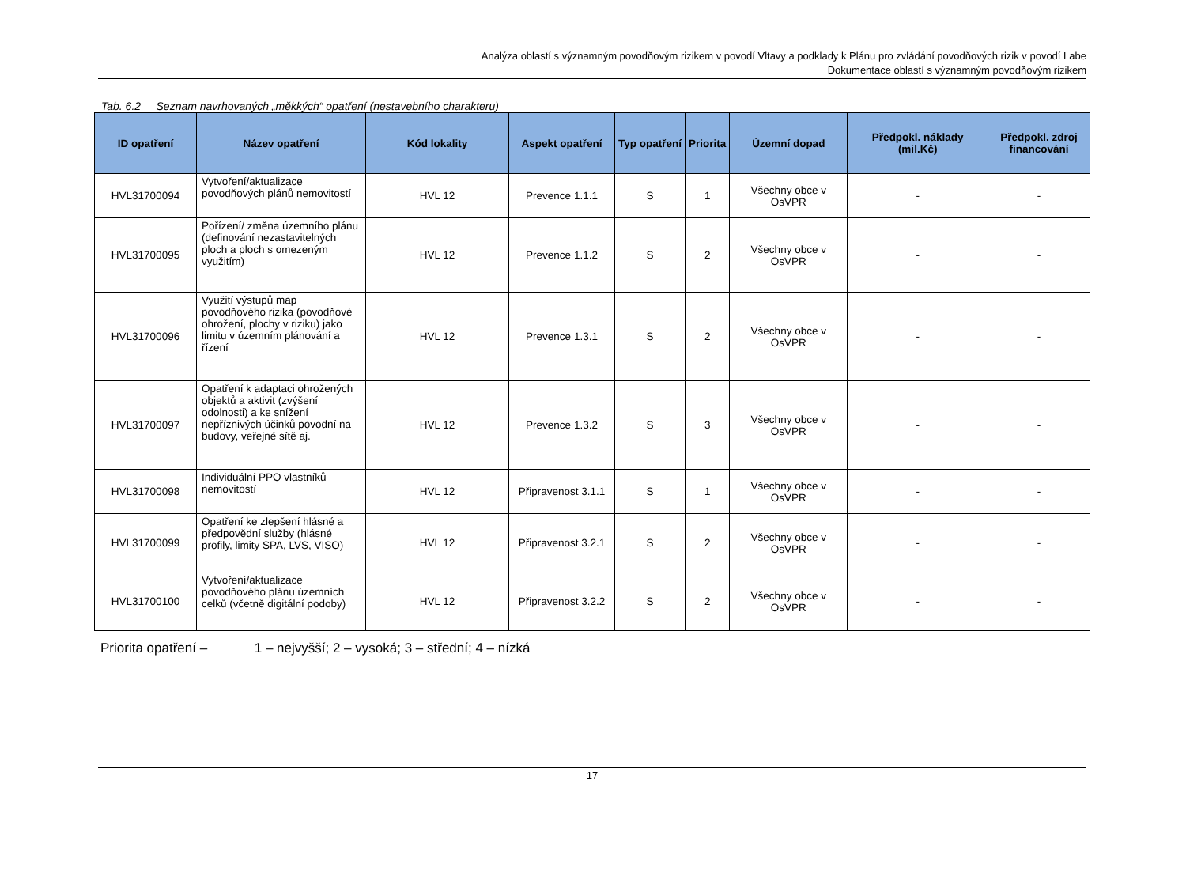Analýza oblastí s významným povodňovým rizikem v povodí Vltavy a podklady k Plánu pro zvládání povodňových rizik v povodí Labe
Dokumentace oblastí s významným povodňovým rizikem
Tab. 6.2 Seznam navrhovaných „měkkých“ opatření (nestavebního charakteru)
| ID opatření | Název opatření | Kód lokality | Aspekt opatření | Typ opatření | Priorita | Územní dopad | Předpokl. náklady (mil.Kč) | Předpokl. zdroj financování |
| --- | --- | --- | --- | --- | --- | --- | --- | --- |
| HVL31700094 | Vytvoření/aktualizace povodňových plánů nemovitostí | HVL 12 | Prevence 1.1.1 | S | 1 | Všechny obce v OsVPR | - | - |
| HVL31700095 | Pořízení/ změna územního plánu (definování nezastavitelných ploch a ploch s omezeným využitím) | HVL 12 | Prevence 1.1.2 | S | 2 | Všechny obce v OsVPR | - | - |
| HVL31700096 | Využití výstupů map povodňového rizika (povodňové ohrožení, plochy v riziku) jako limitu v územním plánování a řízení | HVL 12 | Prevence 1.3.1 | S | 2 | Všechny obce v OsVPR | - | - |
| HVL31700097 | Opatření k adaptaci ohrožených objektů a aktivit (zvýšení odolnosti) a ke snížení nepříznivých účinků povodní na budovy, veřejné sítě aj. | HVL 12 | Prevence 1.3.2 | S | 3 | Všechny obce v OsVPR | - | - |
| HVL31700098 | Individuální PPO vlastníků nemovitostí | HVL 12 | Připravenost 3.1.1 | S | 1 | Všechny obce v OsVPR | - | - |
| HVL31700099 | Opatření ke zlepšení hlásné a předpovědní služby (hlásné profily, limity SPA, LVS, VISO) | HVL 12 | Připravenost 3.2.1 | S | 2 | Všechny obce v OsVPR | - | - |
| HVL31700100 | Vytvoření/aktualizace povodňového plánu územních celků (včetně digitální podoby) | HVL 12 | Připravenost 3.2.2 | S | 2 | Všechny obce v OsVPR | - | - |
Priorita opatření – 1 – nejvyšší; 2 – vysoká; 3 – střední; 4 – nízká
17